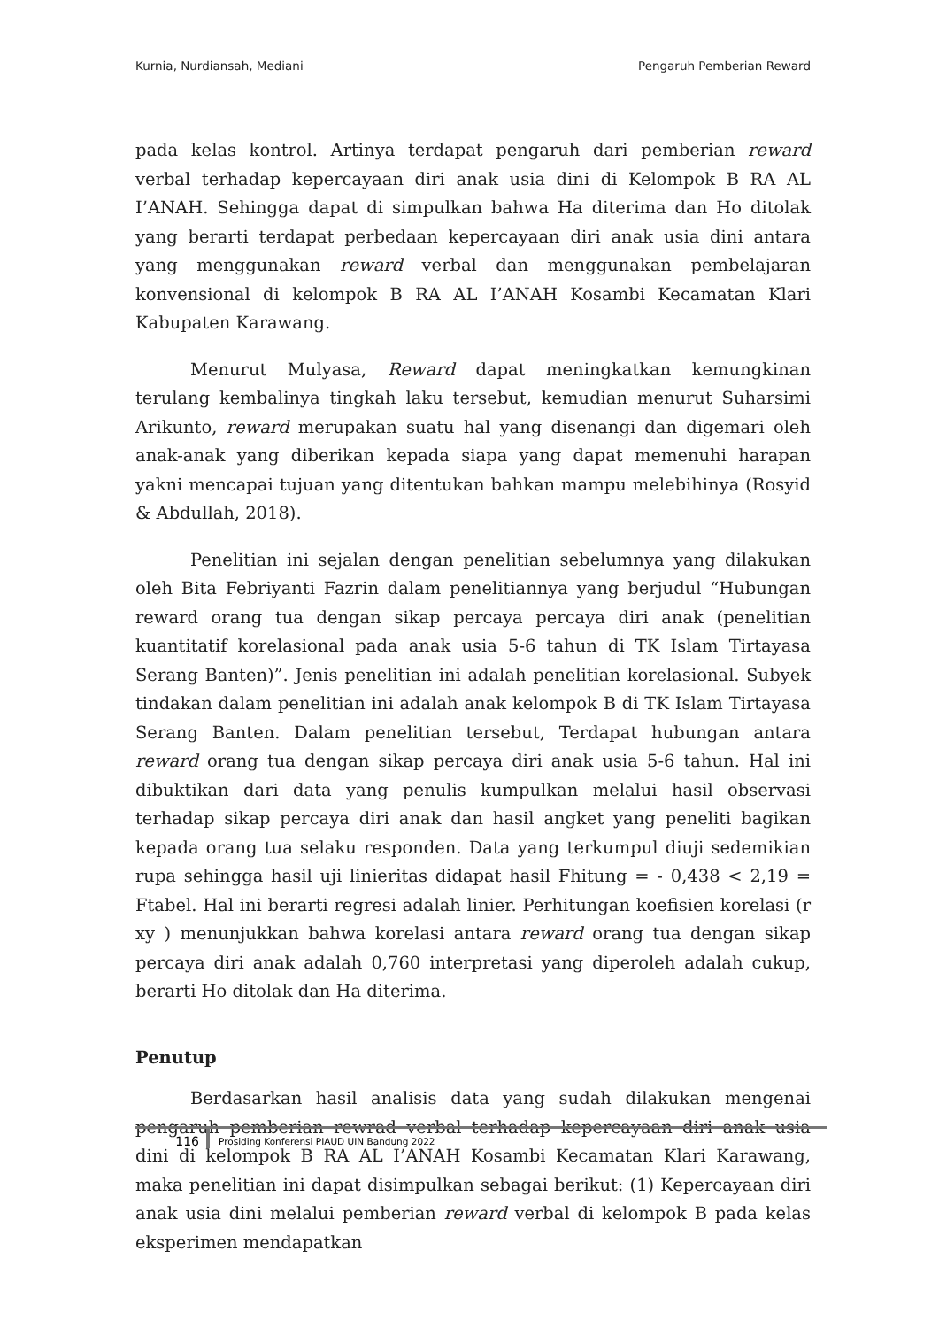Kurnia, Nurdiansah, Mediani Pengaruh Pemberian Reward
pada kelas kontrol. Artinya terdapat pengaruh dari pemberian reward verbal terhadap kepercayaan diri anak usia dini di Kelompok B RA AL I’ANAH. Sehingga dapat di simpulkan bahwa Ha diterima dan Ho ditolak yang berarti terdapat perbedaan kepercayaan diri anak usia dini antara yang menggunakan reward verbal dan menggunakan pembelajaran konvensional di kelompok B RA AL I’ANAH Kosambi Kecamatan Klari Kabupaten Karawang.
Menurut Mulyasa, Reward dapat meningkatkan kemungkinan terulang kembalinya tingkah laku tersebut, kemudian menurut Suharsimi Arikunto, reward merupakan suatu hal yang disenangi dan digemari oleh anak-anak yang diberikan kepada siapa yang dapat memenuhi harapan yakni mencapai tujuan yang ditentukan bahkan mampu melebihinya (Rosyid & Abdullah, 2018).
Penelitian ini sejalan dengan penelitian sebelumnya yang dilakukan oleh Bita Febriyanti Fazrin dalam penelitiannya yang berjudul “Hubungan reward orang tua dengan sikap percaya percaya diri anak (penelitian kuantitatif korelasional pada anak usia 5-6 tahun di TK Islam Tirtayasa Serang Banten)”. Jenis penelitian ini adalah penelitian korelasional. Subyek tindakan dalam penelitian ini adalah anak kelompok B di TK Islam Tirtayasa Serang Banten. Dalam penelitian tersebut, Terdapat hubungan antara reward orang tua dengan sikap percaya diri anak usia 5-6 tahun. Hal ini dibuktikan dari data yang penulis kumpulkan melalui hasil observasi terhadap sikap percaya diri anak dan hasil angket yang peneliti bagikan kepada orang tua selaku responden. Data yang terkumpul diuji sedemikian rupa sehingga hasil uji linieritas didapat hasil Fhitung = - 0,438 < 2,19 = Ftabel. Hal ini berarti regresi adalah linier. Perhitungan koefisien korelasi (r xy ) menunjukkan bahwa korelasi antara reward orang tua dengan sikap percaya diri anak adalah 0,760 interpretasi yang diperoleh adalah cukup, berarti Ho ditolak dan Ha diterima.
Penutup
Berdasarkan hasil analisis data yang sudah dilakukan mengenai pengaruh pemberian rewrad verbal terhadap kepercayaan diri anak usia dini di kelompok B RA AL I’ANAH Kosambi Kecamatan Klari Karawang, maka penelitian ini dapat disimpulkan sebagai berikut: (1) Kepercayaan diri anak usia dini melalui pemberian reward verbal di kelompok B pada kelas eksperimen mendapatkan
116
Prosiding Konferensi PIAUD UIN Bandung 2022